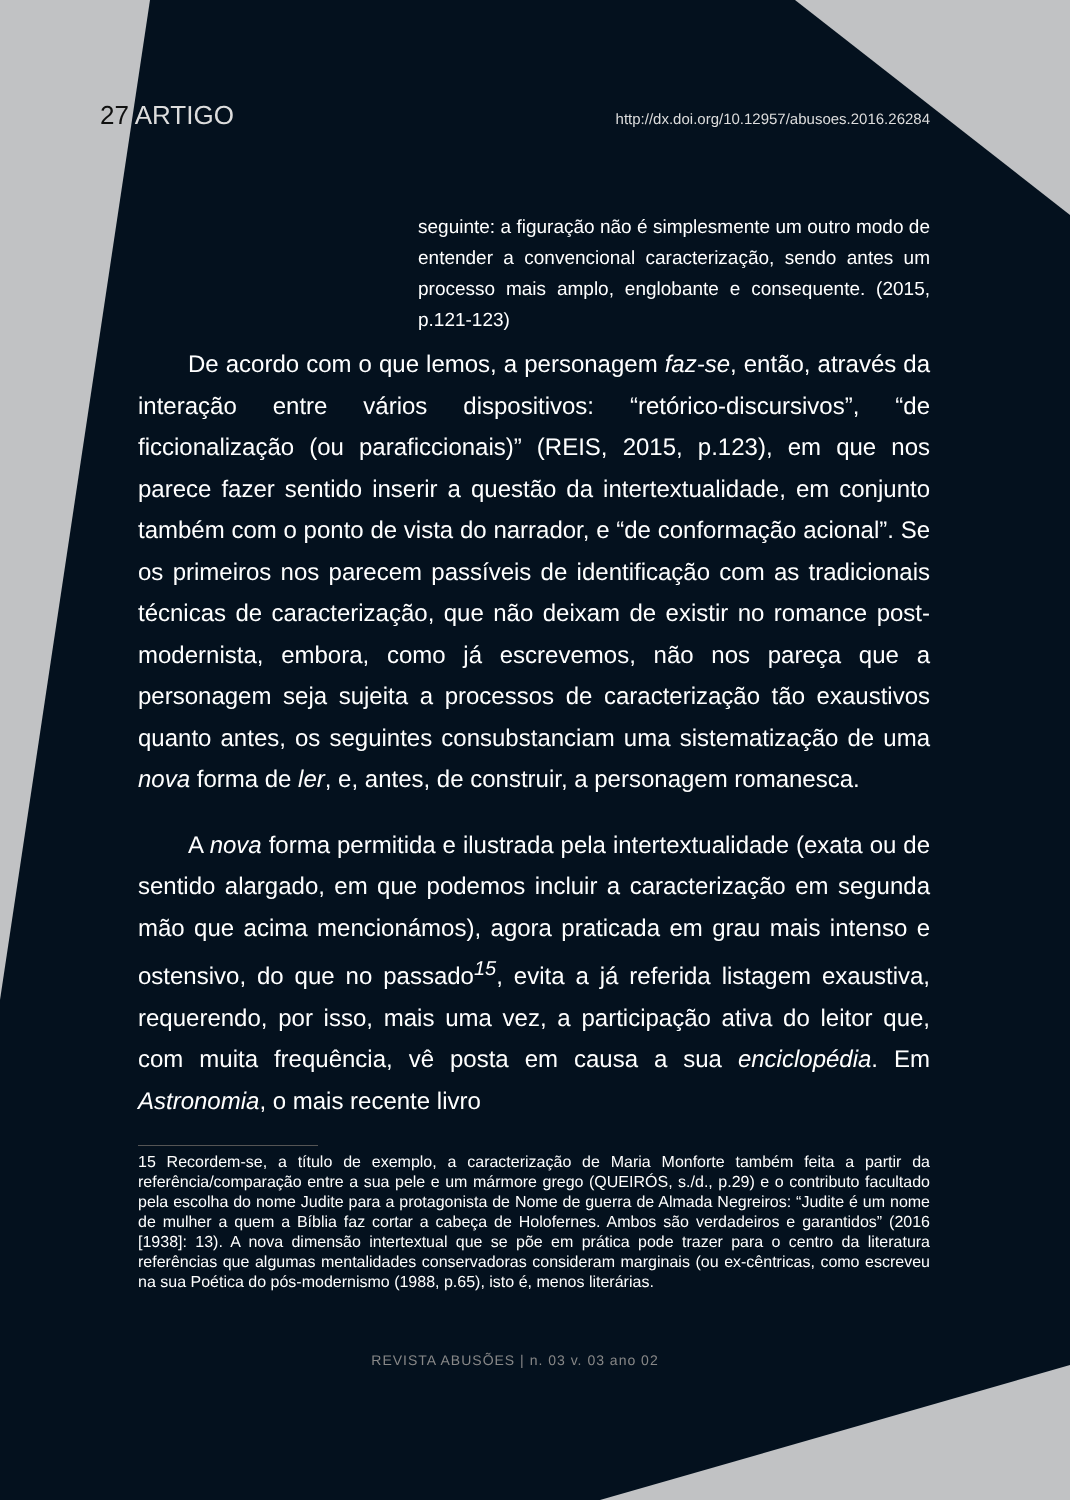27 ARTIGO http://dx.doi.org/10.12957/abusoes.2016.26284
seguinte: a figuração não é simplesmente um outro modo de entender a convencional caracterização, sendo antes um processo mais amplo, englobante e consequente. (2015, p.121-123)
De acordo com o que lemos, a personagem faz-se, então, através da interação entre vários dispositivos: “retórico-discursivos”, “de ficcionalização (ou paraficcionais)” (REIS, 2015, p.123), em que nos parece fazer sentido inserir a questão da intertextualidade, em conjunto também com o ponto de vista do narrador, e “de conformação acional”. Se os primeiros nos parecem passíveis de identificação com as tradicionais técnicas de caracterização, que não deixam de existir no romance post-modernista, embora, como já escrevemos, não nos pareça que a personagem seja sujeita a processos de caracterização tão exaustivos quanto antes, os seguintes consubstanciam uma sistematização de uma nova forma de ler, e, antes, de construir, a personagem romanesca.
A nova forma permitida e ilustrada pela intertextualidade (exata ou de sentido alargado, em que podemos incluir a caracterização em segunda mão que acima mencionámos), agora praticada em grau mais intenso e ostensivo, do que no passado<sup>15</sup>, evita a já referida listagem exaustiva, requerendo, por isso, mais uma vez, a participação ativa do leitor que, com muita frequência, vê posta em causa a sua enciclopédia. Em Astronomia, o mais recente livro
15 Recordem-se, a título de exemplo, a caracterização de Maria Monforte também feita a partir da referência/comparação entre a sua pele e um mármore grego (QUEIRÓS, s./d., p.29) e o contributo facultado pela escolha do nome Judite para a protagonista de Nome de guerra de Almada Negreiros: “Judite é um nome de mulher a quem a Bíblia faz cortar a cabeça de Holofernes. Ambos são verdadeiros e garantidos” (2016 [1938]: 13). A nova dimensão intertextual que se põe em prática pode trazer para o centro da literatura referências que algumas mentalidades conservadoras consideram marginais (ou ex-cêntricas, como escreveu na sua Poética do pós-modernismo (1988, p.65), isto é, menos literárias.
REVISTA ABUSÕES | n. 03 v. 03 ano 02